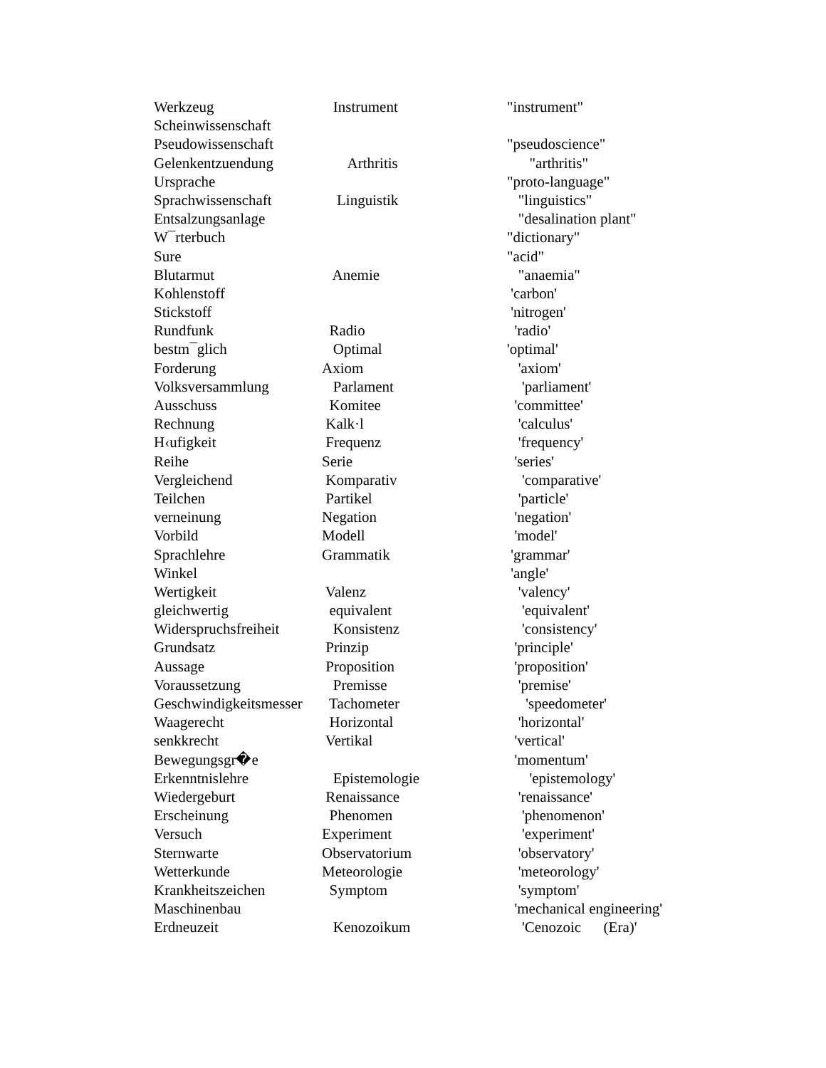| Werkzeug | Instrument | "instrument" |
| Scheinwissenschaft | | |
| Pseudowissenschaft | | "pseudoscience" |
| Gelenkentzuendung | Arthritis | "arthritis" |
| Ursprache | | "proto-language" |
| Sprachwissenschaft | Linguistik | "linguistics" |
| Entsalzungsanlage | | "desalination plant" |
| W¯rterbuch | | "dictionary" |
| Sure | | "acid" |
| Blutarmut | Anemie | "anaemia" |
| Kohlenstoff | | 'carbon' |
| Stickstoff | | 'nitrogen' |
| Rundfunk | Radio | 'radio' |
| bestm¯glich | Optimal | 'optimal' |
| Forderung | Axiom | 'axiom' |
| Volksversammlung | Parlament | 'parliament' |
| Ausschuss | Komitee | 'committee' |
| Rechnung | Kalk·l | 'calculus' |
| H‹ufigkeit | Frequenz | 'frequency' |
| Reihe | Serie | 'series' |
| Vergleichend | Komparativ | 'comparative' |
| Teilchen | Partikel | 'particle' |
| verneinung | Negation | 'negation' |
| Vorbild | Modell | 'model' |
| Sprachlehre | Grammatik | 'grammar' |
| Winkel | | 'angle' |
| Wertigkeit | Valenz | 'valency' |
| gleichwertig | equivalent | 'equivalent' |
| Widerspruchsfreiheit | Konsistenz | 'consistency' |
| Grundsatz | Prinzip | 'principle' |
| Aussage | Proposition | 'proposition' |
| Voraussetzung | Premisse | 'premise' |
| Geschwindigkeitsmesser | Tachometer | 'speedometer' |
| Waagerecht | Horizontal | 'horizontal' |
| senkkrecht | Vertikal | 'vertical' |
| Bewegungsgr�e | | 'momentum' |
| Erkenntnislehre | Epistemologie | 'epistemology' |
| Wiedergeburt | Renaissance | 'renaissance' |
| Erscheinung | Phenomen | 'phenomenon' |
| Versuch | Experiment | 'experiment' |
| Sternwarte | Observatorium | 'observatory' |
| Wetterkunde | Meteorologie | 'meteorology' |
| Krankheitszeichen | Symptom | 'symptom' |
| Maschinenbau | | 'mechanical engineering' |
| Erdneuzeit | Kenozoikum | 'Cenozoic (Era)' |